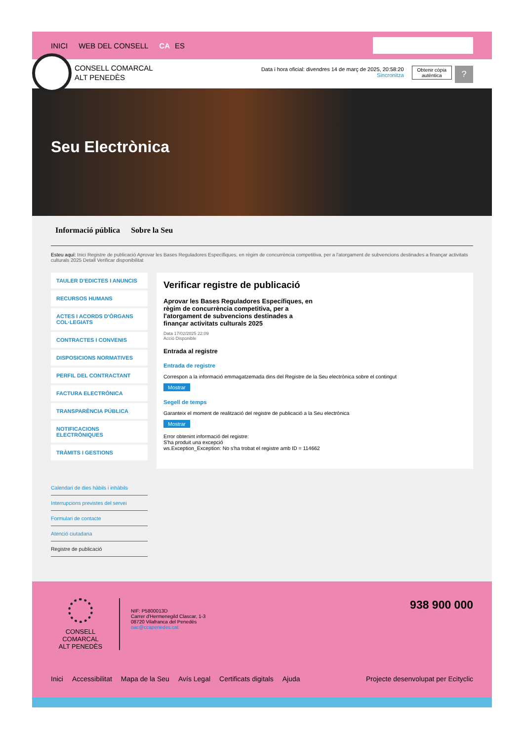INICI WEB DEL CONSELL CA ES
CONSELL COMARCAL
ALT PENEDÈS
Data i hora oficial: divendres 14 de març de 2025, 20:58:20
Sincronitza
Obtenir còpia
autèntica
?
Seu Electrònica
Informació pública Sobre la Seu
Esteu aquí: Inici Registre de publicació Aprovar les Bases Reguladores Específiques, en règim de concurrència competitiva, per a l'atorgament de subvencions destinades a finançar activitats culturals 2025 Detall Verificar disponibilitat
TAULER D'EDICTES I ANUNCIS
RECURSOS HUMANS
ACTES I ACORDS D'ÒRGANS COL·LEGIATS
CONTRACTES I CONVENIS
DISPOSICIONS NORMATIVES
PERFIL DEL CONTRACTANT
FACTURA ELECTRÒNICA
TRANSPARÈNCIA PÚBLICA
NOTIFICACIONS ELECTRÒNIQUES
TRÀMITS I GESTIONS
Calendari de dies hàbils i inhàbils
Interrupcions previstes del servei
Formulari de contacte
Atenció ciutadana
Registre de publicació
Verificar registre de publicació
Aprovar les Bases Reguladores Específiques, en règim de concurrència competitiva, per a l'atorgament de subvencions destinades a finançar activitats culturals 2025
Data 17/02/2025 22:09
Acció Disponible
Entrada al registre
Entrada de registre
Correspon a la informació emmagatzemada dins del Registre de la Seu electrònica sobre el contingut
Mostrar
Segell de temps
Garanteix el moment de realització del registre de publicació a la Seu electrònica
Mostrar
Error obtenint informació del registre:
S'ha produit una excepció
ws.Exception_Exception: No s'ha trobat el registre amb ID = 114662
CONSELL COMARCAL
ALT PENEDÈS
NIF: P5800013D
Carrer d'Hermenegild Clascar, 1-3
08720 Vilafranca del Penedès
oac@ccapenedes.cat
938 900 000
Inici Accessibilitat Mapa de la Seu Avís Legal Certificats digitals Ajuda Projecte desenvolupat per Ecityclic